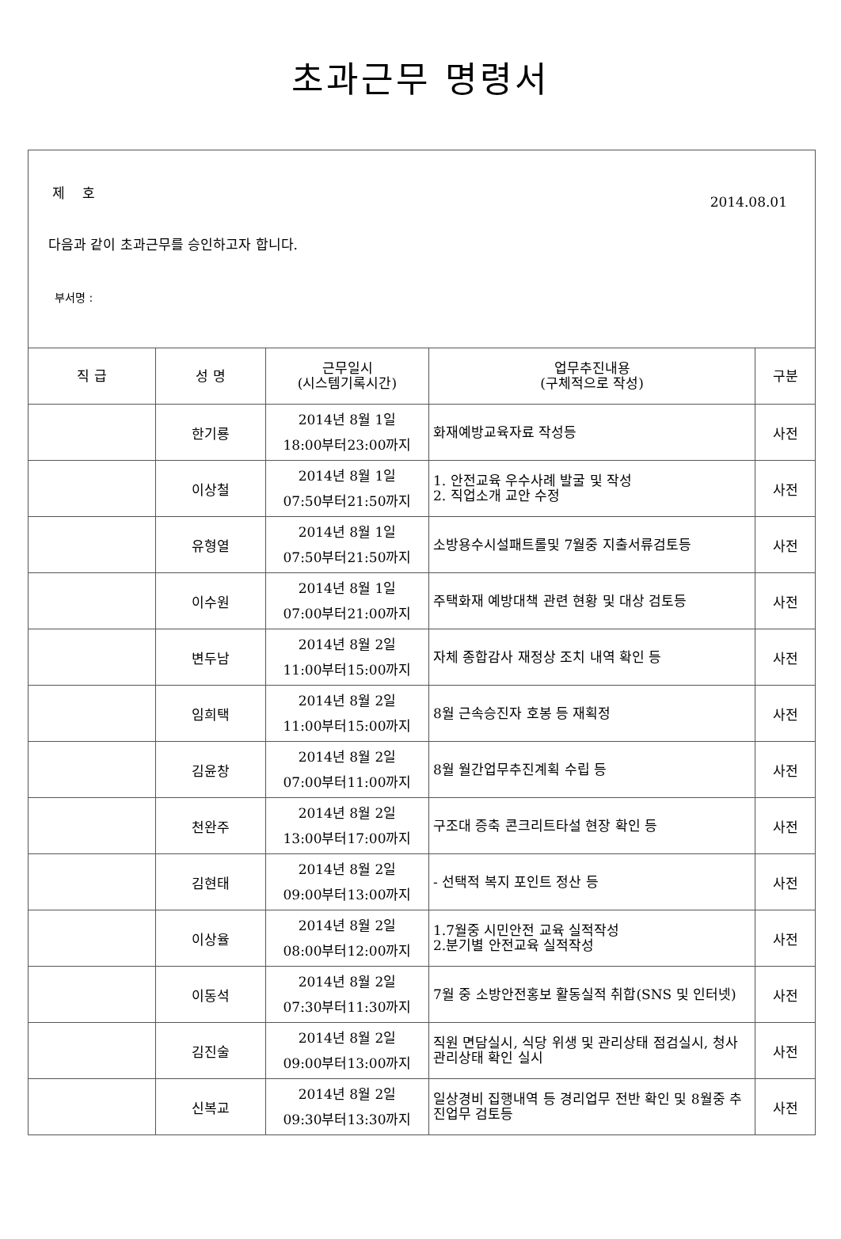초과근무 명령서
제 호
2014.08.01
다음과 같이 초과근무를 승인하고자 합니다.
부서명 :
| 직 급 | 성 명 | 근무일시 (시스템기록시간) | 업무추진내용 (구체적으로 작성) | 구분 |
| --- | --- | --- | --- | --- |
| | 한기룡 | 2014년 8월 1일 18:00부터23:00까지 | 화재예방교육자료 작성등 | 사전 |
| | 이상철 | 2014년 8월 1일 07:50부터21:50까지 | 1. 안전교육 우수사례 발굴 및 작성 2. 직업소개 교안 수정 | 사전 |
| | 유형열 | 2014년 8월 1일 07:50부터21:50까지 | 소방용수시설패트롤및 7월중 지출서류검토등 | 사전 |
| | 이수원 | 2014년 8월 1일 07:00부터21:00까지 | 주택화재 예방대책 관련 현황 및 대상 검토등 | 사전 |
| | 변두남 | 2014년 8월 2일 11:00부터15:00까지 | 자체 종합감사 재정상 조치 내역 확인 등 | 사전 |
| | 임희택 | 2014년 8월 2일 11:00부터15:00까지 | 8월 근속승진자 호봉 등 재획정 | 사전 |
| | 김윤창 | 2014년 8월 2일 07:00부터11:00까지 | 8월 월간업무추진계획 수립 등 | 사전 |
| | 천완주 | 2014년 8월 2일 13:00부터17:00까지 | 구조대 증축 콘크리트타설 현장 확인 등 | 사전 |
| | 김현태 | 2014년 8월 2일 09:00부터13:00까지 | - 선택적 복지 포인트 정산 등 | 사전 |
| | 이상율 | 2014년 8월 2일 08:00부터12:00까지 | 1.7월중 시민안전 교육 실적작성 2.분기별 안전교육 실적작성 | 사전 |
| | 이동석 | 2014년 8월 2일 07:30부터11:30까지 | 7월 중 소방안전홍보 활동실적 취합(SNS 및 인터넷) | 사전 |
| | 김진술 | 2014년 8월 2일 09:00부터13:00까지 | 직원 면담실시, 식당 위생 및 관리상태 점검실시, 청사 관리상태 확인 실시 | 사전 |
| | 신복교 | 2014년 8월 2일 09:30부터13:30까지 | 일상경비 집행내역 등 경리업무 전반 확인 및 8월중 추진업무 검토등 | 사전 |